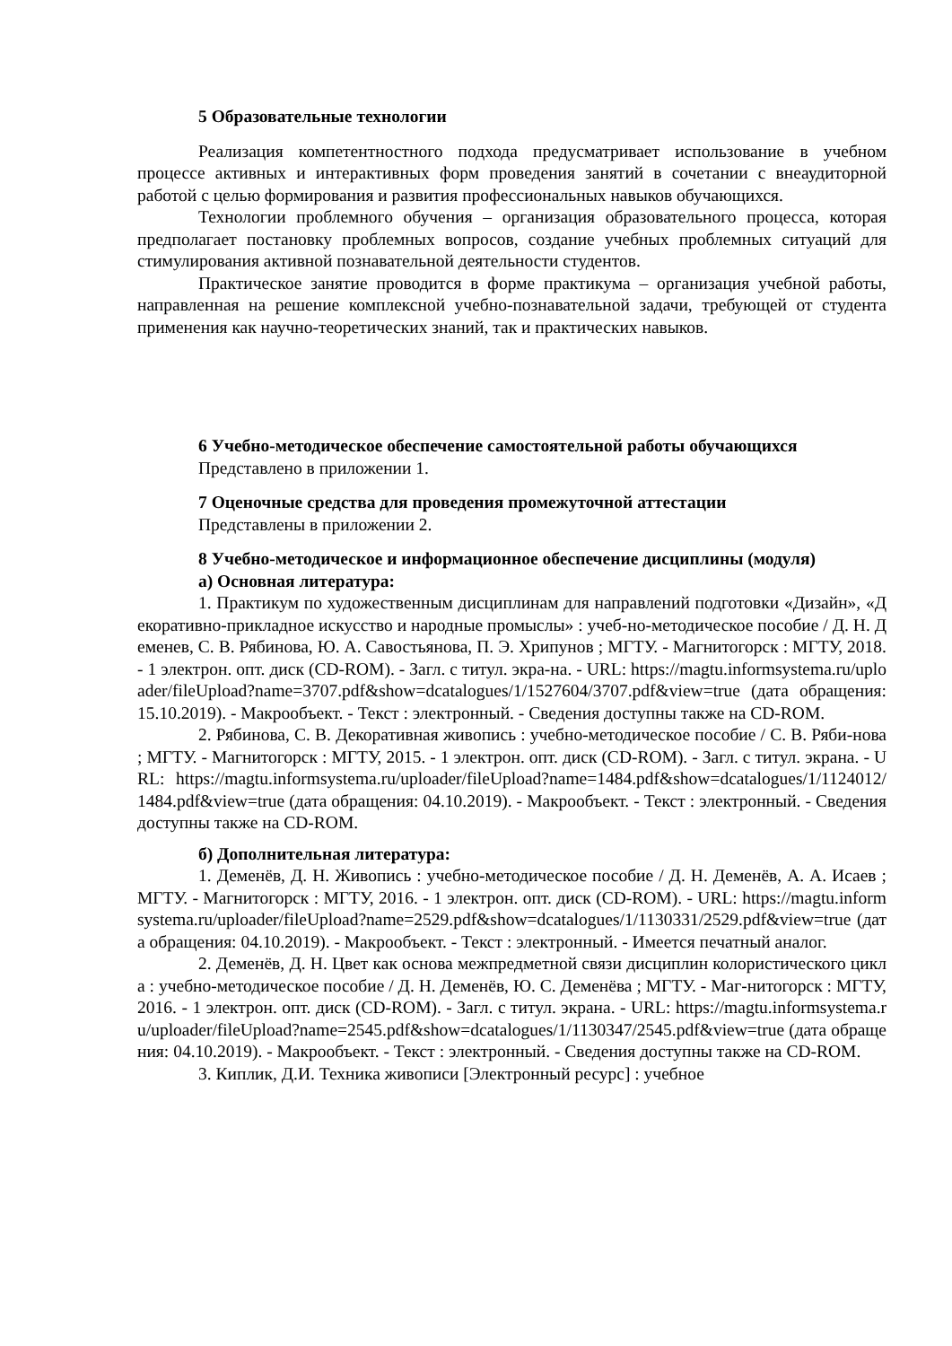5 Образовательные технологии
Реализация компетентностного подхода предусматривает использование в учебном процессе активных и интерактивных форм проведения занятий в сочетании с внеаудиторной работой с целью формирования и развития профессиональных навыков обучающихся.
Технологии проблемного обучения – организация образовательного процесса, которая предполагает постановку проблемных вопросов, создание учебных проблемных ситуаций для стимулирования активной познавательной деятельности студентов.
Практическое занятие проводится в форме практикума – организация учебной работы, направленная на решение комплексной учебно-познавательной задачи, требующей от студента применения как научно-теоретических знаний, так и практических навыков.
6 Учебно-методическое обеспечение самостоятельной работы обучающихся
Представлено в приложении 1.
7 Оценочные средства для проведения промежуточной аттестации
Представлены в приложении 2.
8 Учебно-методическое и информационное обеспечение дисциплины (модуля)
а) Основная литература:
1. Практикум по художественным дисциплинам для направлений подготовки «Дизайн», «Декоративно-прикладное искусство и народные промыслы» : учеб-но-методическое пособие / Д. Н. Деменев, С. В. Рябинова, Ю. А. Савостьянова, П. Э. Хрипунов ; МГТУ. - Магнитогорск : МГТУ, 2018. - 1 электрон. опт. диск (CD-ROM). - Загл. с титул. экра-на. - URL: https://magtu.informsystema.ru/uploader/fileUpload?name=3707.pdf&show=dcatalogues/1/1527604/3707.pdf&view=true (дата обращения: 15.10.2019). - Макрообъект. - Текст : электронный. - Сведения доступны также на CD-ROM.
2. Рябинова, С. В. Декоративная живопись : учебно-методическое пособие / С. В. Ряби-нова ; МГТУ. - Магнитогорск : МГТУ, 2015. - 1 электрон. опт. диск (CD-ROM). - Загл. с титул. экрана. - URL: https://magtu.informsystema.ru/uploader/fileUpload?name=1484.pdf&show=dcatalogues/1/1124012/1484.pdf&view=true (дата обращения: 04.10.2019). - Макрообъект. - Текст : электронный. - Сведения доступны также на CD-ROM.
б) Дополнительная литература:
1. Деменёв, Д. Н. Живопись : учебно-методическое пособие / Д. Н. Деменёв, А. А. Исаев ; МГТУ. - Магнитогорск : МГТУ, 2016. - 1 электрон. опт. диск (CD-ROM). - URL: https://magtu.informsystema.ru/uploader/fileUpload?name=2529.pdf&show=dcatalogues/1/1130331/2529.pdf&view=true (дата обращения: 04.10.2019). - Макрообъект. - Текст : электронный. - Имеется печатный аналог.
2. Деменёв, Д. Н. Цвет как основа межпредметной связи дисциплин колористического цикла : учебно-методическое пособие / Д. Н. Деменёв, Ю. С. Деменёва ; МГТУ. - Маг-нитогорск : МГТУ, 2016. - 1 электрон. опт. диск (CD-ROM). - Загл. с титул. экрана. - URL: https://magtu.informsystema.ru/uploader/fileUpload?name=2545.pdf&show=dcatalogues/1/1130347/2545.pdf&view=true (дата обращения: 04.10.2019). - Макрообъект. - Текст : электронный. - Сведения доступны также на CD-ROM.
3. Киплик, Д.И. Техника живописи [Электронный ресурс] : учебное